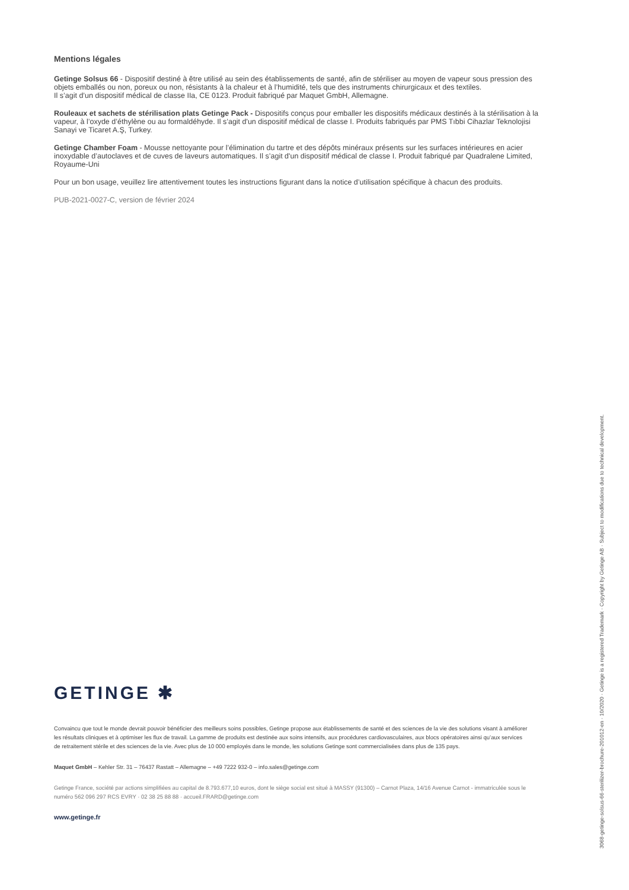Mentions légales
Getinge Solsus 66 - Dispositif destiné à être utilisé au sein des établissements de santé, afin de stériliser au moyen de vapeur sous pression des objets emballés ou non, poreux ou non, résistants à la chaleur et à l’humidité, tels que des instruments chirurgicaux et des textiles.
Il s’agit d’un dispositif médical de classe IIa, CE 0123. Produit fabriqué par Maquet GmbH, Allemagne.
Rouleaux et sachets de stérilisation plats Getinge Pack - Dispositifs conçus pour emballer les dispositifs médicaux destinés à la stérilisation à la vapeur, à l’oxyde d’éthylène ou au formaldéhyde. Il s’agit d'un dispositif médical de classe I. Produits fabriqués par PMS Tıbbi Cihazlar Teknolojisi Sanayi ve Ticaret A.Ş, Turkey.
Getinge Chamber Foam - Mousse nettoyante pour l’élimination du tartre et des dépôts minéraux présents sur les surfaces intérieures en acier inoxydable d’autoclaves et de cuves de laveurs automatiques. Il s’agit d'un dispositif médical de classe I. Produit fabriqué par Quadralene Limited, Royaume-Uni
Pour un bon usage, veuillez lire attentivement toutes les instructions figurant dans la notice d’utilisation spécifique à chacun des produits.
PUB-2021-0027-C, version de février 2024
GETINGE ✱
Convaincu que tout le monde devrait pouvoir bénéficier des meilleurs soins possibles, Getinge propose aux établissements de santé et des sciences de la vie des solutions visant à améliorer les résultats cliniques et à optimiser les flux de travail. La gamme de produits est destinée aux soins intensifs, aux procédures cardiovasculaires, aux blocs opératoires ainsi qu’aux services de retraitement stérile et des sciences de la vie. Avec plus de 10 000 employés dans le monde, les solutions Getinge sont commercialisées dans plus de 135 pays.
Maquet GmbH – Kehler Str. 31 – 76437 Rastatt – Allemagne – +49 7222 932-0 – info.sales@getinge.com
Getinge France, société par actions simplifiées au capital de 8.793.677,10 euros, dont le siège social est situé à MASSY (91300) – Carnot Plaza, 14/16 Avenue Carnot - immatriculée sous le numéro 562 096 297 RCS EVRY · 02 38 25 88 88 · accueil.FRARD@getinge.com
www.getinge.fr
3068-getinge-solsus-66-sterilizer-brochure-201012-en · 10/2020 · Getinge is a registered Trademark · Copyright by Getinge AB · Subject to modifications due to technical development.